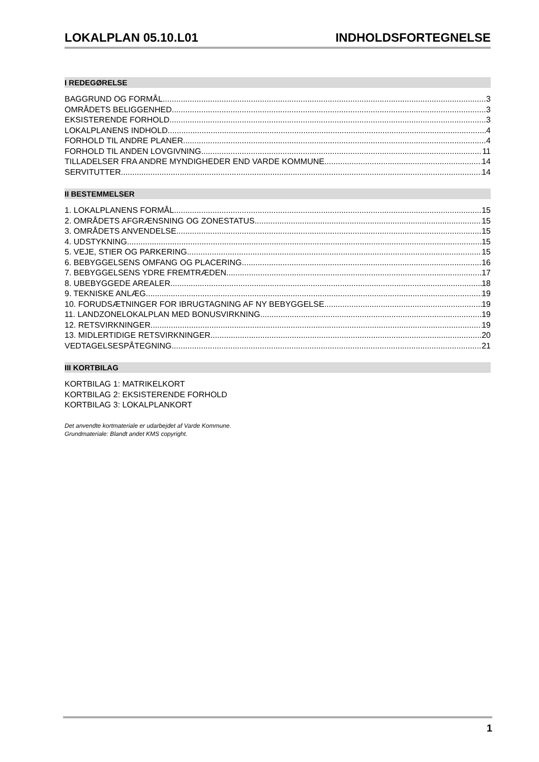LOKALPLAN 05.10.L01 INDHOLDSFORTEGNELSE
I REDEGØRELSE
BAGGRUND OG FORMÅL 3
OMRÅDETS BELIGGENHED 3
EKSISTERENDE FORHOLD 3
LOKALPLANENS INDHOLD 4
FORHOLD TIL ANDRE PLANER 4
FORHOLD TIL ANDEN LOVGIVNING 11
TILLADELSER FRA ANDRE MYNDIGHEDER END VARDE KOMMUNE 14
SERVITUTTER 14
II BESTEMMELSER
1. LOKALPLANENS FORMÅL 15
2. OMRÅDETS AFGRÆNSNING OG ZONESTATUS 15
3. OMRÅDETS ANVENDELSE 15
4. UDSTYKNING 15
5. VEJE, STIER OG PARKERING 15
6. BEBYGGELSENS OMFANG OG PLACERING 16
7. BEBYGGELSENS YDRE FREMTRÆDEN 17
8. UBEBYGGEDE AREALER 18
9. TEKNISKE ANLÆG 19
10. FORUDSÆTNINGER FOR IBRUGTAGNING AF NY BEBYGGELSE 19
11. LANDZONELOKALPLAN MED BONUSVIRKNING 19
12. RETSVIRKNINGER 19
13. MIDLERTIDIGE RETSVIRKNINGER 20
VEDTAGELSESPÅTEGNING 21
III KORTBILAG
KORTBILAG 1: MATRIKELKORT
KORTBILAG 2: EKSISTERENDE FORHOLD
KORTBILAG 3: LOKALPLANKORT
Det anvendte kortmateriale er udarbejdet af Varde Kommune.
Grundmateriale: Blandt andet KMS copyright.
1